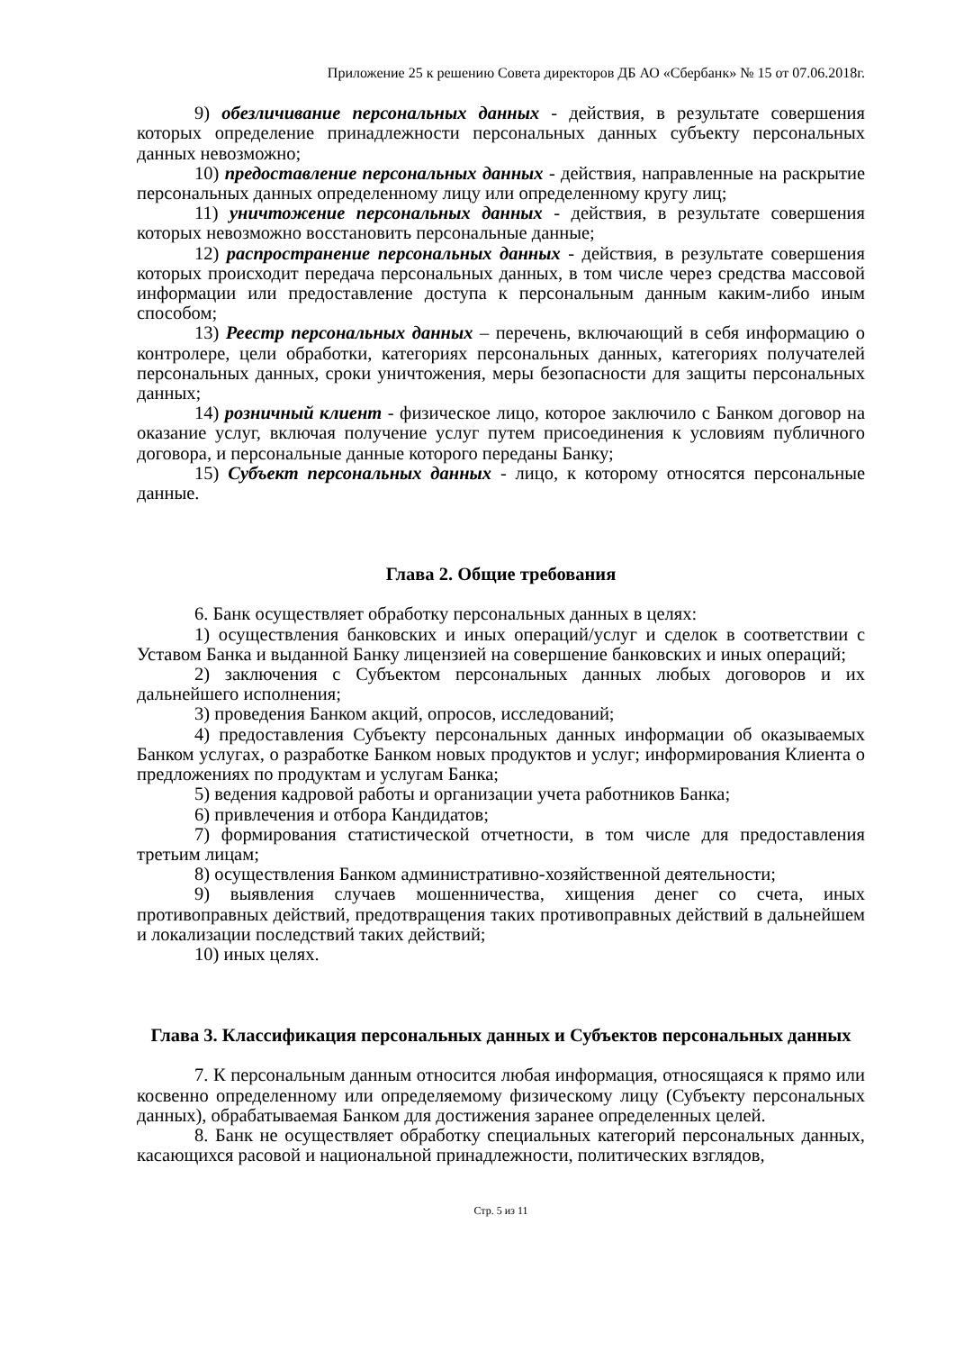Приложение 25 к решению Совета директоров ДБ АО «Сбербанк» № 15 от 07.06.2018г.
9) обезличивание персональных данных - действия, в результате совершения которых определение принадлежности персональных данных субъекту персональных данных невозможно;
10) предоставление персональных данных - действия, направленные на раскрытие персональных данных определенному лицу или определенному кругу лиц;
11) уничтожение персональных данных - действия, в результате совершения которых невозможно восстановить персональные данные;
12) распространение персональных данных - действия, в результате совершения которых происходит передача персональных данных, в том числе через средства массовой информации или предоставление доступа к персональным данным каким-либо иным способом;
13) Реестр персональных данных – перечень, включающий в себя информацию о контролере, цели обработки, категориях персональных данных, категориях получателей персональных данных, сроки уничтожения, меры безопасности для защиты персональных данных;
14) розничный клиент - физическое лицо, которое заключило с Банком договор на оказание услуг, включая получение услуг путем присоединения к условиям публичного договора, и персональные данные которого переданы Банку;
15) Субъект персональных данных - лицо, к которому относятся персональные данные.
Глава 2. Общие требования
6. Банк осуществляет обработку персональных данных в целях:
1) осуществления банковских и иных операций/услуг и сделок в соответствии с Уставом Банка и выданной Банку лицензией на совершение банковских и иных операций;
2) заключения с Субъектом персональных данных любых договоров и их дальнейшего исполнения;
3) проведения Банком акций, опросов, исследований;
4) предоставления Субъекту персональных данных информации об оказываемых Банком услугах, о разработке Банком новых продуктов и услуг; информирования Клиента о предложениях по продуктам и услугам Банка;
5) ведения кадровой работы и организации учета работников Банка;
6) привлечения и отбора Кандидатов;
7) формирования статистической отчетности, в том числе для предоставления третьим лицам;
8) осуществления Банком административно-хозяйственной деятельности;
9) выявления случаев мошенничества, хищения денег со счета, иных противоправных действий, предотвращения таких противоправных действий в дальнейшем и локализации последствий таких действий;
10) иных целях.
Глава 3. Классификация персональных данных и Субъектов персональных данных
7. К персональным данным относится любая информация, относящаяся к прямо или косвенно определенному или определяемому физическому лицу (Субъекту персональных данных), обрабатываемая Банком для достижения заранее определенных целей.
8. Банк не осуществляет обработку специальных категорий персональных данных, касающихся расовой и национальной принадлежности, политических взглядов,
Стр. 5 из 11